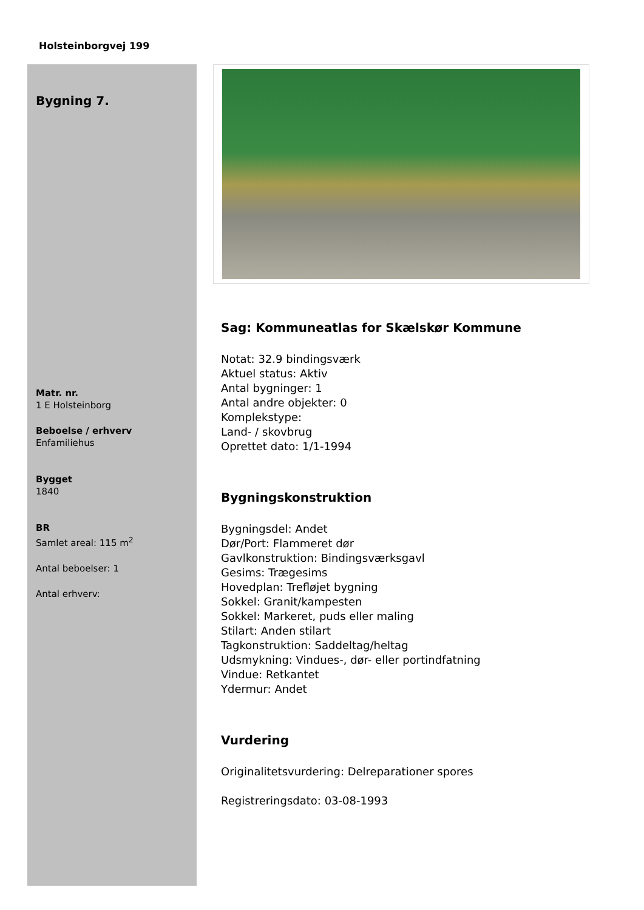Holsteinborgvej 199
Bygning 7.
Matr. nr.
1 E Holsteinborg
Beboelse / erhverv
Enfamiliehus
Bygget
1840
BR
Samlet areal: 115 m<sup>2</sup>
Antal beboelser: 1
Antal erhverv:
Sag: Kommuneatlas for Skælskør Kommune
Notat: 32.9 bindingsværk
Aktuel status: Aktiv
Antal bygninger: 1
Antal andre objekter: 0
Komplekstype:
Land- / skovbrug
Oprettet dato: 1/1-1994
Bygningskonstruktion
Bygningsdel: Andet
Dør/Port: Flammeret dør
Gavlkonstruktion: Bindingsværksgavl
Gesims: Trægesims
Hovedplan: Trefløjet bygning
Sokkel: Granit/kampesten
Sokkel: Markeret, puds eller maling
Stilart: Anden stilart
Tagkonstruktion: Saddeltag/heltag
Udsmykning: Vindues-, dør- eller portindfatning
Vindue: Retkantet
Ydermur: Andet
Vurdering
Originalitetsvurdering: Delreparationer spores
Registreringsdato: 03-08-1993